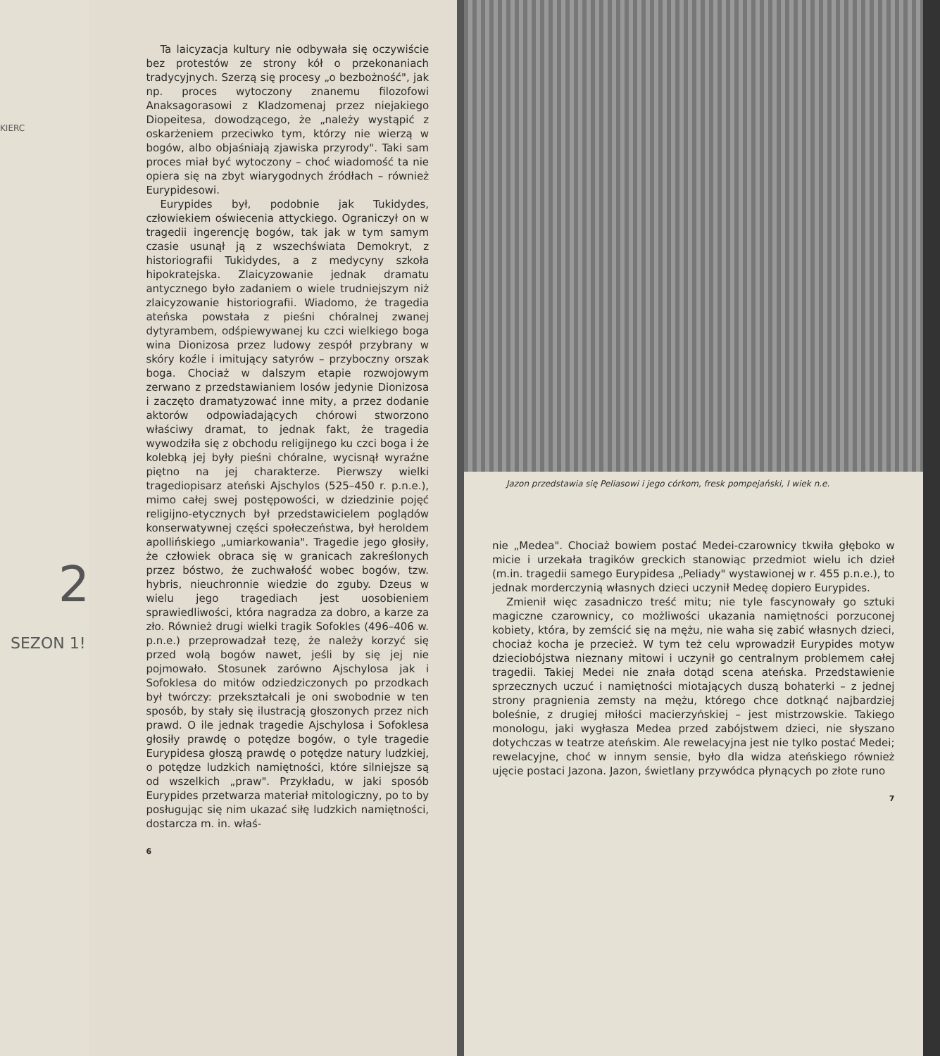KIERC
2
SEZON 1!
Ta laicyzacja kultury nie odbywała się oczywiście bez protestów ze strony kół o przekonaniach tradycyjnych. Szerzą się procesy „o bezbożność", jak np. proces wytoczony znanemu filozofowi Anaksagorasowi z Kladzomenaj przez niejakiego Diopeitesa, dowodzącego, że „należy wystąpić z oskarżeniem przeciwko tym, którzy nie wierzą w bogów, albo objaśniają zjawiska przyrody". Taki sam proces miał być wytoczony – choć wiadomość ta nie opiera się na zbyt wiarygodnych źródłach – również Eurypidesowi.
Eurypides był, podobnie jak Tukidydes, człowiekiem oświecenia attyckiego. Ograniczył on w tragedii ingerencję bogów, tak jak w tym samym czasie usunął ją z wszechświata Demokryt, z historiografii Tukidydes, a z medycyny szkoła hipokratejska. Zlaicyzowanie jednak dramatu antycznego było zadaniem o wiele trudniejszym niż zlaicyzowanie historiografii. Wiadomo, że tragedia ateńska powstała z pieśni chóralnej zwanej dytyrambem, odśpiewywanej ku czci wielkiego boga wina Dionizosa przez ludowy zespół przybrany w skóry koźle i imitujący satyrów – przyboczny orszak boga. Chociaż w dalszym etapie rozwojowym zerwano z przedstawianiem losów jedynie Dionizosa i zaczęto dramatyzować inne mity, a przez dodanie aktorów odpowiadających chórowi stworzono właściwy dramat, to jednak fakt, że tragedia wywodziła się z obchodu religijnego ku czci boga i że kolebką jej były pieśni chóralne, wycisnął wyraźne piętno na jej charakterze. Pierwszy wielki tragediopisarz ateński Ajschylos (525–450 r. p.n.e.), mimo całej swej postępowości, w dziedzinie pojęć religijno-etycznych był przedstawicielem poglądów konserwatywnej części społeczeństwa, był heroldem apollińskiego „umiarkowania". Tragedie jego głosiły, że człowiek obraca się w granicach zakreślonych przez bóstwo, że zuchwałość wobec bogów, tzw. hybris, nieuchronnie wiedzie do zguby. Dzeus w wielu jego tragediach jest uosobieniem sprawiedliwości, która nagradza za dobro, a karze za zło. Również drugi wielki tragik Sofokles (496–406 w. p.n.e.) przeprowadzał tezę, że należy korzyć się przed wolą bogów nawet, jeśli by się jej nie pojmowało. Stosunek zarówno Ajschylosa jak i Sofoklesa do mitów odziedziczonych po przodkach był twórczy: przekształcali je oni swobodnie w ten sposób, by stały się ilustracją głoszonych przez nich prawd. O ile jednak tragedie Ajschylosa i Sofoklesa głosiły prawdę o potędze bogów, o tyle tragedie Eurypidesa głoszą prawdę o potędze natury ludzkiej, o potędze ludzkich namiętności, które silniejsze są od wszelkich „praw". Przykładu, w jaki sposób Eurypides przetwarza materiał mitologiczny, po to by posługując się nim ukazać siłę ludzkich namiętności, dostarcza m. in. właś-
6
Jazon przedstawia się Peliasowi i jego córkom, fresk pompejański, I wiek n.e.
nie „Medea". Chociaż bowiem postać Medei-czarownicy tkwiła głęboko w micie i urzekała tragików greckich stanowiąc przedmiot wielu ich dzieł (m.in. tragedii samego Eurypidesa „Peliady" wystawionej w r. 455 p.n.e.), to jednak morderczynią własnych dzieci uczynił Medeę dopiero Eurypides.
Zmienił więc zasadniczo treść mitu; nie tyle fascynowały go sztuki magiczne czarownicy, co możliwości ukazania namiętności porzuconej kobiety, która, by zemścić się na mężu, nie waha się zabić własnych dzieci, chociaż kocha je przecież. W tym też celu wprowadził Eurypides motyw dzieciobójstwa nieznany mitowi i uczynił go centralnym problemem całej tragedii. Takiej Medei nie znała dotąd scena ateńska. Przedstawienie sprzecznych uczuć i namiętności miotających duszą bohaterki – z jednej strony pragnienia zemsty na mężu, którego chce dotknąć najbardziej boleśnie, z drugiej miłości macierzyńskiej – jest mistrzowskie. Takiego monologu, jaki wygłasza Medea przed zabójstwem dzieci, nie słyszano dotychczas w teatrze ateńskim. Ale rewelacyjna jest nie tylko postać Medei; rewelacyjne, choć w innym sensie, było dla widza ateńskiego również ujęcie postaci Jazona. Jazon, świetlany przywódca płynących po złote runo
7